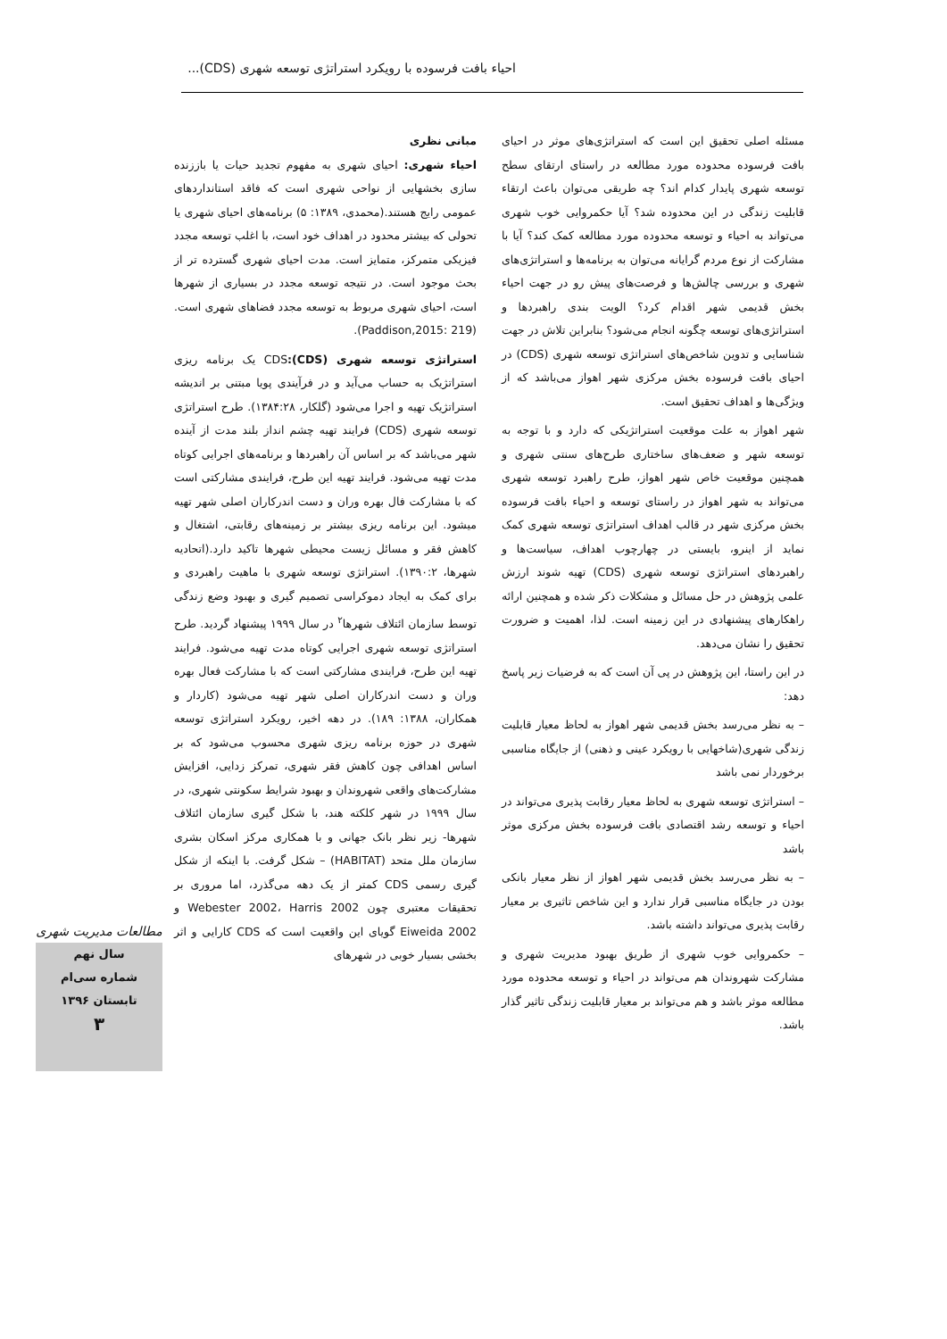احیاء بافت فرسوده با رویکرد استراتژی توسعه شهری (CDS)...
مسئله اصلی تحقیق این است که استراتژی‌های موثر در احیای بافت فرسوده محدوده مورد مطالعه در راستای ارتقای سطح توسعه شهری پایدار کدام اند؟ چه طریقی می‌توان باعث ارتقاء قابلیت زندگی در این محدوده شد؟ آیا حکمروایی خوب شهری می‌تواند به احیاء و توسعه محدوده مورد مطالعه کمک کند؟ آیا با مشارکت از نوع مردم گرایانه می‌توان به برنامه‌ها و استراتژی‌های شهری و بررسی چالش‌ها و فرصت‌های پیش رو در جهت احیاء بخش قدیمی شهر اقدام کرد؟ الویت بندی راهبردها و استراتژی‌های توسعه چگونه انجام می‌شود؟ بنابراین تلاش در جهت شناسایی و تدوین شاخص‌های استراتژی توسعه شهری (CDS) در احیای بافت فرسوده بخش مرکزی شهر اهواز می‌باشد که از ویژگی‌ها و اهداف تحقیق است.
شهر اهواز به علت موقعیت استراتژیکی که دارد و با توجه به توسعه شهر و ضعف‌های ساختاری طرح‌های سنتی شهری و همچنین موقعیت خاص شهر اهواز، طرح راهبرد توسعه شهری می‌تواند به شهر اهواز در راستای توسعه و احیاء بافت فرسوده بخش مرکزی شهر در قالب اهداف استراتژی توسعه شهری کمک نماید از اینرو، بایستی در چهارچوب اهداف، سیاست‌ها و راهبردهای استراتژی توسعه شهری (CDS) تهیه شوند ارزش علمی پژوهش در حل مسائل و مشکلات ذکر شده و همچنین ارائه راهکارهای پیشنهادی در این زمینه است. لذا، اهمیت و ضرورت تحقیق را نشان می‌دهد.
در این راستا، این پژوهش در پی آن است که به فرضیات زیر پاسخ دهد:
– به نظر می‌رسد بخش قدیمی شهر اهواز به لحاظ معیار قابلیت زندگی شهری(شاخهایی با رویکرد عینی و ذهنی) از جایگاه مناسبی برخوردار نمی باشد
– استراتژی توسعه شهری به لحاظ معیار رقابت پذیری می‌تواند در احیاء و توسعه رشد اقتصادی بافت فرسوده بخش مرکزی موثر باشد
– به نظر می‌رسد بخش قدیمی شهر اهواز از نظر معیار بانکی بودن در جایگاه مناسبی قرار ندارد و این شاخص تاثیری بر معیار رقابت پذیری می‌تواند داشته باشد.
– حکمروایی خوب شهری از طریق بهبود مدیریت شهری و مشارکت شهروندان هم می‌تواند در احیاء و توسعه محدوده مورد مطالعه موثر باشد و هم می‌تواند بر معیار قابلیت زندگی تاثیر گذار باشد.
مبانی نظری
احیاء شهری: احیای شهری به مفهوم تجدید حیات یا باززنده سازی بخشهایی از نواحی شهری است که فاقد استانداردهای عمومی رایج هستند.(محمدی، ۱۳۸۹: ۵) برنامه‌های احیای شهری یا تحولی که بیشتر محدود در اهداف خود است، با اغلب توسعه مجدد فیزیکی متمرکز، متمایز است. مدت احیای شهری گسترده تر از بحث موجود است. در نتیجه توسعه مجدد در بسیاری از شهرها است، احیای شهری مربوط به توسعه مجدد فضاهای شهری است. (Paddison,2015: 219).
استراتژی توسعه شهری (CDS): CDS یک برنامه ریزی استراتژیک به حساب می‌آید و در فرآیندی پویا مبتنی بر اندیشه استراتژیک تهیه و اجرا می‌شود (گلکار، ۱۳۸۴:۲۸). طرح استراتژی توسعه شهری (CDS) فرایند تهیه چشم انداز بلند مدت از آینده شهر می‌باشد که بر اساس آن راهبردها و برنامه‌های اجرایی کوتاه مدت تهیه می‌شود. فرایند تهیه این طرح، فرایندی مشارکتی است که با مشارکت فال بهره وران و دست اندرکاران اصلی شهر تهیه میشود. این برنامه ریزی بیشتر بر زمینه‌های رقابتی، اشتغال و کاهش فقر و مسائل زیست محیطی شهرها تاکید دارد.(اتحادیه شهرها، ۱۳۹۰:۲). استراتژی توسعه شهری با ماهیت راهبردی و برای کمک به ایجاد دموکراسی تصمیم گیری و بهبود وضع زندگی توسط سازمان ائتلاف شهرها<sup>۲</sup> در سال ۱۹۹۹ پیشنهاد گردید. طرح استراتژی توسعه شهری اجرایی کوتاه مدت تهیه می‌شود. فرایند تهیه این طرح، فرایندی مشارکتی است که با مشارکت فعال بهره وران و دست اندرکاران اصلی شهر تهیه می‌شود (کاردار و همکاران، ۱۳۸۸: ۱۸۹). در دهه اخیر، رویکرد استراتژی توسعه شهری در حوزه برنامه ریزی شهری محسوب می‌شود که بر اساس اهدافی چون کاهش فقر شهری، تمرکز زدایی، افزایش مشارکت‌های واقعی شهروندان و بهبود شرایط سکونتی شهری، در سال ۱۹۹۹ در شهر کلکته هند، با شکل گیری سازمان ائتلاف شهرها- زیر نظر بانک جهانی و با همکاری مرکز اسکان بشری سازمان ملل متحد (HABITAT) – شکل گرفت. با اینکه از شکل گیری رسمی CDS کمتر از یک دهه می‌گذرد، اما مروری بر تحقیقات معتبری چون Webester 2002، Harris 2002 و Eiweida 2002 گویای این واقعیت است که CDS کارایی و اثر بخشی بسیار خوبی در شهرهای
مطالعات مدیریت شهری
سال نهم
شماره سی‌ام
تابستان ۱۳۹۶
۳